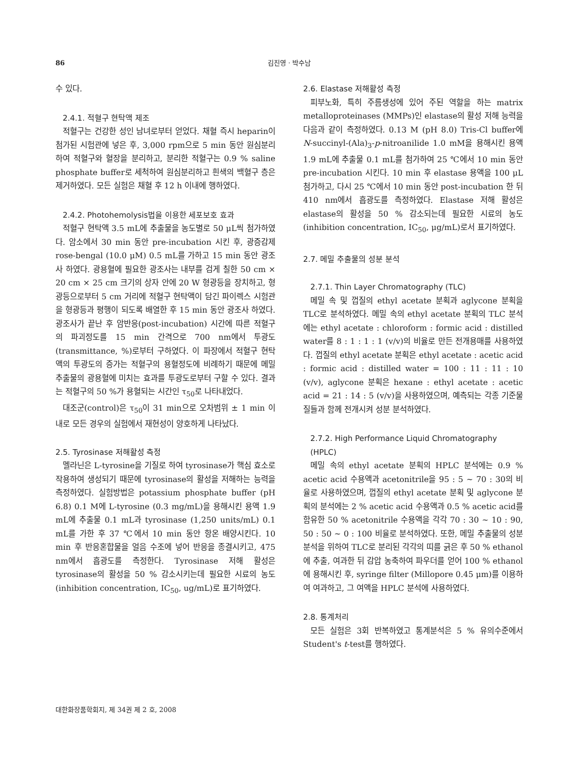86 김진영 · 박수남
수 있다.
2.4.1. 적혈구 현탁액 제조
적혈구는 건강한 성인 남녀로부터 얻었다. 채혈 즉시 heparin이 첨가된 시험관에 넣은 후, 3,000 rpm으로 5 min 동안 원심분리하여 적혈구와 혈장을 분리하고, 분리한 적혈구는 0.9 % saline phosphate buffer로 세척하여 원심분리하고 흰색의 백혈구 층은 제거하였다. 모든 실험은 채혈 후 12 h 이내에 행하였다.
2.4.2. Photohemolysis법을 이용한 세포보호 효과
적혈구 현탁액 3.5 mL에 추출물을 농도별로 50 μL씩 첨가하였다. 암소에서 30 min 동안 pre-incubation 시킨 후, 광증감제 rose-bengal (10.0 μM) 0.5 mL를 가하고 15 min 동안 광조사 하였다. 광용혈에 필요한 광조사는 내부를 검게 칠한 50 cm × 20 cm × 25 cm 크기의 상자 안에 20 W 형광등을 장치하고, 형광등으로부터 5 cm 거리에 적혈구 현탁액이 담긴 파이렉스 시험관을 형광등과 평행이 되도록 배열한 후 15 min 동안 광조사 하였다. 광조사가 끝난 후 암반응(post-incubation) 시간에 따른 적혈구의 파괴정도를 15 min 간격으로 700 nm에서 투광도(transmittance, %)로부터 구하였다. 이 파장에서 적혈구 현탁액의 투광도의 증가는 적혈구의 용혈정도에 비례하기 때문에 메밀 추출물의 광용혈에 미치는 효과를 투광도로부터 구할 수 있다. 결과는 적혈구의 50 %가 용혈되는 시간인 τ<sub>50</sub>로 나타내었다.
대조군(control)은 τ<sub>50</sub>이 31 min으로 오차범위 ± 1 min 이내로 모든 경우의 실험에서 재현성이 양호하게 나타났다.
2.5. Tyrosinase 저해활성 측정
멜라닌은 L-tyrosine을 기질로 하여 tyrosinase가 핵심 효소로 작용하여 생성되기 때문에 tyrosinase의 활성을 저해하는 능력을 측정하였다. 실험방법은 potassium phosphate buffer (pH 6.8) 0.1 M에 L-tyrosine (0.3 mg/mL)을 용해시킨 용액 1.9 mL에 추출물 0.1 mL과 tyrosinase (1,250 units/mL) 0.1 mL를 가한 후 37 ℃에서 10 min 동안 항온 배양시킨다. 10 min 후 반응혼합물을 얼음 수조에 넣어 반응을 종결시키고, 475 nm에서 흡광도를 측정한다. Tyrosinase 저해 활성은 tyrosinase의 활성을 50 % 감소시키는데 필요한 시료의 농도(inhibition concentration, IC<sub>50</sub>, ug/mL)로 표기하였다.
2.6. Elastase 저해활성 측정
피부노화, 특히 주름생성에 있어 주된 역할을 하는 matrix metalloproteinases (MMPs)인 elastase의 활성 저해 능력을 다음과 같이 측정하였다. 0.13 M (pH 8.0) Tris-Cl buffer에 N-succinyl-(Ala)<sub>3</sub>-p-nitroanilide 1.0 mM을 용해시킨 용액 1.9 mL에 추출물 0.1 mL를 첨가하여 25 ℃에서 10 min 동안 pre-incubation 시킨다. 10 min 후 elastase 용액을 100 μL 첨가하고, 다시 25 ℃에서 10 min 동안 post-incubation 한 뒤 410 nm에서 흡광도를 측정하였다. Elastase 저해 활성은 elastase의 활성을 50 % 감소되는데 필요한 시료의 농도(inhibition concentration, IC<sub>50</sub>, μg/mL)로서 표기하였다.
2.7. 메밀 추출물의 성분 분석
2.7.1. Thin Layer Chromatography (TLC)
메밀 속 및 껍질의 ethyl acetate 분획과 aglycone 분획을 TLC로 분석하였다. 메밀 속의 ethyl acetate 분획의 TLC 분석에는 ethyl acetate : chloroform : formic acid : distilled water를 8 : 1 : 1 : 1 (v/v)의 비율로 만든 전개용매를 사용하였다. 껍질의 ethyl acetate 분획은 ethyl acetate : acetic acid : formic acid : distilled water = 100 : 11 : 11 : 10 (v/v), aglycone 분획은 hexane : ethyl acetate : acetic acid = 21 : 14 : 5 (v/v)을 사용하였으며, 예측되는 각종 기준물질들과 함께 전개시켜 성분 분석하였다.
2.7.2. High Performance Liquid Chromatography (HPLC)
메밀 속의 ethyl acetate 분획의 HPLC 분석에는 0.9 % acetic acid 수용액과 acetonitrile을 95 : 5 ~ 70 : 30의 비율로 사용하였으며, 껍질의 ethyl acetate 분획 및 aglycone 분획의 분석에는 2 % acetic acid 수용액과 0.5 % acetic acid를 함유한 50 % acetonitrile 수용액을 각각 70 : 30 ~ 10 : 90, 50 : 50 ~ 0 : 100 비율로 분석하였다. 또한, 메밀 추출물의 성분 분석을 위하여 TLC로 분리된 각각의 띠를 긁은 후 50 % ethanol에 추출, 여과한 뒤 감압 농축하여 파우더를 얻어 100 % ethanol에 용해시킨 후, syringe filter (Millopore 0.45 μm)를 이용하여 여과하고, 그 여액을 HPLC 분석에 사용하였다.
2.8. 통계처리
모든 실험은 3회 반복하였고 통계분석은 5 % 유의수준에서 Student's t-test를 행하였다.
대한화장품학회지, 제 34권 제 2 호, 2008